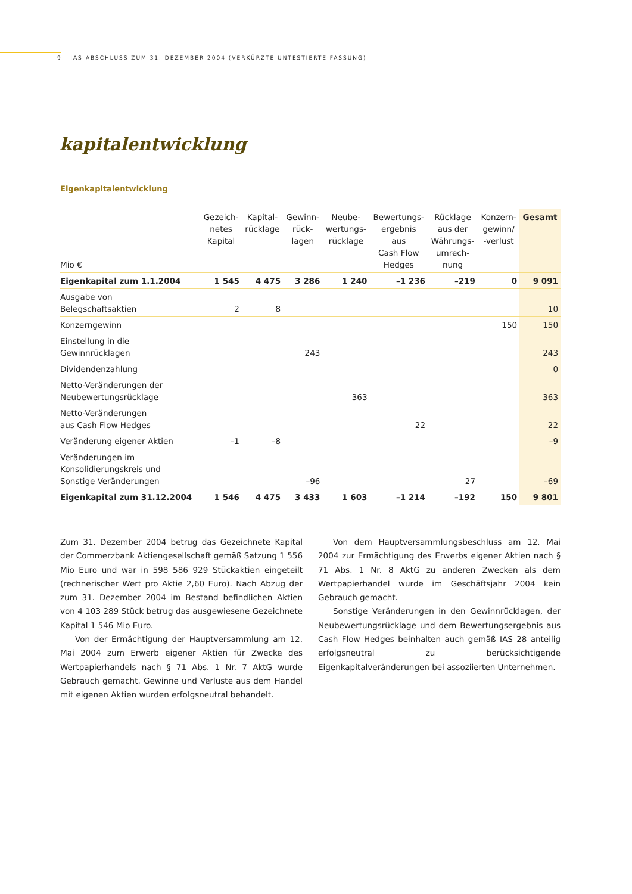9 IAS-ABSCHLUSS ZUM 31. DEZEMBER 2004 (VERKÜRZTE UNTESTIERTE FASSUNG)
kapitalentwicklung
Eigenkapitalentwicklung
| Mio € | Gezeich- netes Kapital | Kapital- rücklage | Gewinn- rück- lagen | Neube- wertungs- rücklage | Bewertungs- ergebnis aus Cash Flow Hedges | Rücklage aus der Währungs- umrech- nung | Konzern- gewinn/ -verlust | Gesamt |
| --- | --- | --- | --- | --- | --- | --- | --- | --- |
| Eigenkapital zum 1.1.2004 | 1 545 | 4 475 | 3 286 | 1 240 | –1 236 | –219 | 0 | 9 091 |
| Ausgabe von Belegschaftsaktien | 2 | 8 | | | | | | 10 |
| Konzerngewinn | | | | | | | 150 | 150 |
| Einstellung in die Gewinnrücklagen | | | 243 | | | | | 243 |
| Dividendenzahlung | | | | | | | | 0 |
| Netto-Veränderungen der Neubewertungsrücklage | | | | 363 | | | | 363 |
| Netto-Veränderungen aus Cash Flow Hedges | | | | | 22 | | | 22 |
| Veränderung eigener Aktien | –1 | –8 | | | | | | –9 |
| Veränderungen im Konsolidierungskreis und Sonstige Veränderungen | | | –96 | | | 27 | | –69 |
| Eigenkapital zum 31.12.2004 | 1 546 | 4 475 | 3 433 | 1 603 | –1 214 | –192 | 150 | 9 801 |
Zum 31. Dezember 2004 betrug das Gezeichnete Kapital der Commerzbank Aktiengesellschaft gemäß Satzung 1 556 Mio Euro und war in 598 586 929 Stückaktien eingeteilt (rechnerischer Wert pro Aktie 2,60 Euro). Nach Abzug der zum 31. Dezember 2004 im Bestand befindlichen Aktien von 4 103 289 Stück betrug das ausgewiesene Gezeichnete Kapital 1 546 Mio Euro.
Von der Ermächtigung der Hauptversammlung am 12. Mai 2004 zum Erwerb eigener Aktien für Zwecke des Wertpapierhandels nach § 71 Abs. 1 Nr. 7 AktG wurde Gebrauch gemacht. Gewinne und Verluste aus dem Handel mit eigenen Aktien wurden erfolgsneutral behandelt.
Von dem Hauptversammlungsbeschluss am 12. Mai 2004 zur Ermächtigung des Erwerbs eigener Aktien nach § 71 Abs. 1 Nr. 8 AktG zu anderen Zwecken als dem Wertpapierhandel wurde im Geschäftsjahr 2004 kein Gebrauch gemacht.
Sonstige Veränderungen in den Gewinnrücklagen, der Neubewertungsrücklage und dem Bewertungsergebnis aus Cash Flow Hedges beinhalten auch gemäß IAS 28 anteilig erfolgsneutral zu berücksichtigende Eigenkapitalveränderungen bei assoziierten Unternehmen.